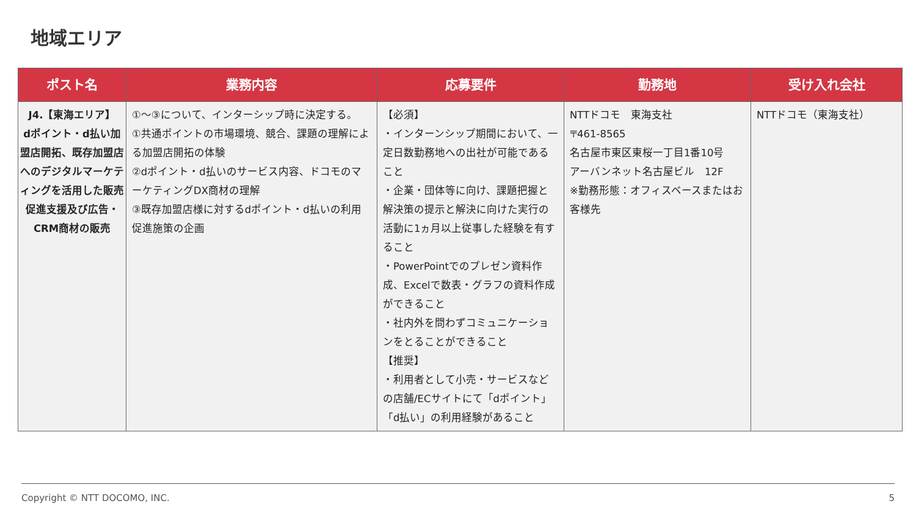地域エリア
| ポスト名 | 業務内容 | 応募要件 | 勤務地 | 受け入れ会社 |
| --- | --- | --- | --- | --- |
| J4.【東海エリア】 dポイント・d払い加盟店開拓、既存加盟店へのデジタルマーケティングを活用した販売促進支援及び広告・CRM商材の販売 | ①～③について、インターシップ時に決定する。 ①共通ポイントの市場環境、競合、課題の理解による加盟店開拓の体験 ②dポイント・d払いのサービス内容、ドコモのマーケティングDX商材の理解 ③既存加盟店様に対するdポイント・d払いの利用促進施策の企画 | 【必須】 ・インターンシップ期間において、一定日数勤務地への出社が可能であること ・企業・団体等に向け、課題把握と解決策の提示と解決に向けた実行の活動に1ヵ月以上従事した経験を有すること ・PowerPointでのプレゼン資料作成、Excelで数表・グラフの資料作成ができること ・社内外を問わずコミュニケーションをとることができること 【推奨】 ・利用者として小売・サービスなどの店舗/ECサイトにて「dポイント」「d払い」の利用経験があること | NTTドコモ 東海支社 〒461-8565 名古屋市東区東桜一丁目1番10号 アーバンネット名古屋ビル 12F ※勤務形態：オフィスベースまたはお客様先 | NTTドコモ（東海支社） |
Copyright © NTT DOCOMO, INC. 5